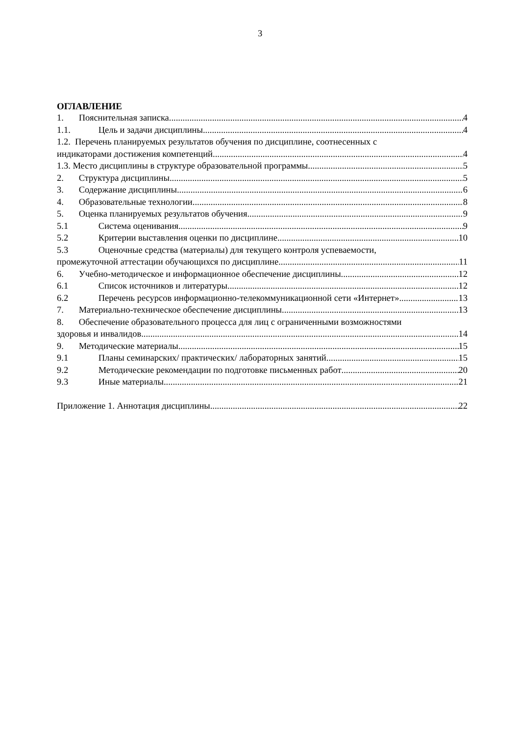3
ОГЛАВЛЕНИЕ
1. Пояснительная записка 4
1.1. Цель и задачи дисциплины 4
1.2. Перечень планируемых результатов обучения по дисциплине, соотнесенных с
индикаторами достижения компетенций 4
1.3. Место дисциплины в структуре образовательной программы 5
2. Структура дисциплины 5
3. Содержание дисциплины 6
4. Образовательные технологии 8
5. Оценка планируемых результатов обучения 9
5.1 Система оценивания 9
5.2 Критерии выставления оценки по дисциплине 10
5.3 Оценочные средства (материалы) для текущего контроля успеваемости,
промежуточной аттестации обучающихся по дисциплине 11
6. Учебно-методическое и информационное обеспечение дисциплины 12
6.1 Список источников и литературы 12
6.2 Перечень ресурсов информационно-телекоммуникационной сети «Интернет». 13
7. Материально-техническое обеспечение дисциплины 13
8. Обеспечение образовательного процесса для лиц с ограниченными возможностями
здоровья и инвалидов 14
9. Методические материалы 15
9.1 Планы семинарских/ практических/ лабораторных занятий 15
9.2 Методические рекомендации по подготовке письменных работ 20
9.3 Иные материалы 21
Приложение 1. Аннотация дисциплины 22